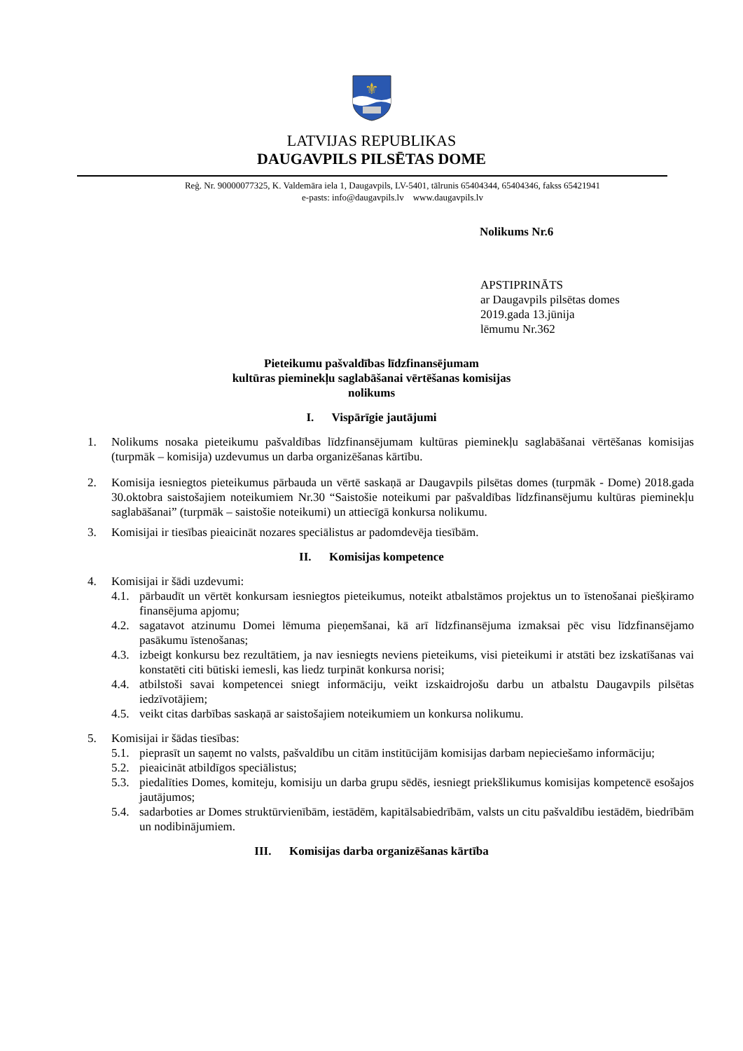⚜
LATVIJAS REPUBLIKAS
DAUGAVPILS PILSĒTAS DOME
Reģ. Nr. 90000077325, K. Valdemāra iela 1, Daugavpils, LV-5401, tālrunis 65404344, 65404346, fakss 65421941
e-pasts: info@daugavpils.lv www.daugavpils.lv
Nolikums Nr.6
APSTIPRINĀTS
ar Daugavpils pilsētas domes
2019.gada 13.jūnija
lēmumu Nr.362
Pieteikumu pašvaldības līdzfinansējumam
kultūras pieminekļu saglabāšanai vērtēšanas komisijas
nolikums
I. Vispārīgie jautājumi
1. Nolikums nosaka pieteikumu pašvaldības līdzfinansējumam kultūras pieminekļu saglabāšanai vērtēšanas komisijas (turpmāk – komisija) uzdevumus un darba organizēšanas kārtību.
2. Komisija iesniegtos pieteikumus pārbauda un vērtē saskaņā ar Daugavpils pilsētas domes (turpmāk - Dome) 2018.gada 30.oktobra saistošajiem noteikumiem Nr.30 “Saistošie noteikumi par pašvaldības līdzfinansējumu kultūras pieminekļu saglabāšanai” (turpmāk – saistošie noteikumi) un attiecīgā konkursa nolikumu.
3. Komisijai ir tiesības pieaicināt nozares speciālistus ar padomdevēja tiesībām.
II. Komisijas kompetence
4. Komisijai ir šādi uzdevumi:
4.1. pārbaudīt un vērtēt konkursam iesniegtos pieteikumus, noteikt atbalstāmos projektus un to īstenošanai piešķiramo finansējuma apjomu;
4.2. sagatavot atzinumu Domei lēmuma pieņemšanai, kā arī līdzfinansējuma izmaksai pēc visu līdzfinansējamo pasākumu īstenošanas;
4.3. izbeigt konkursu bez rezultātiem, ja nav iesniegts neviens pieteikums, visi pieteikumi ir atstāti bez izskatīšanas vai konstatēti citi būtiski iemesli, kas liedz turpināt konkursa norisi;
4.4. atbilstoši savai kompetencei sniegt informāciju, veikt izskaidrojošu darbu un atbalstu Daugavpils pilsētas iedzīvotājiem;
4.5. veikt citas darbības saskaņā ar saistošajiem noteikumiem un konkursa nolikumu.
5. Komisijai ir šādas tiesības:
5.1. pieprasīt un saņemt no valsts, pašvaldību un citām institūcijām komisijas darbam nepieciešamo informāciju;
5.2. pieaicināt atbildīgos speciālistus;
5.3. piedalīties Domes, komiteju, komisiju un darba grupu sēdēs, iesniegt priekšlikumus komisijas kompetencē esošajos jautājumos;
5.4. sadarboties ar Domes struktūrvienībām, iestādēm, kapitālsabiedrībām, valsts un citu pašvaldību iestādēm, biedrībām un nodibinājumiem.
III. Komisijas darba organizēšanas kārtība